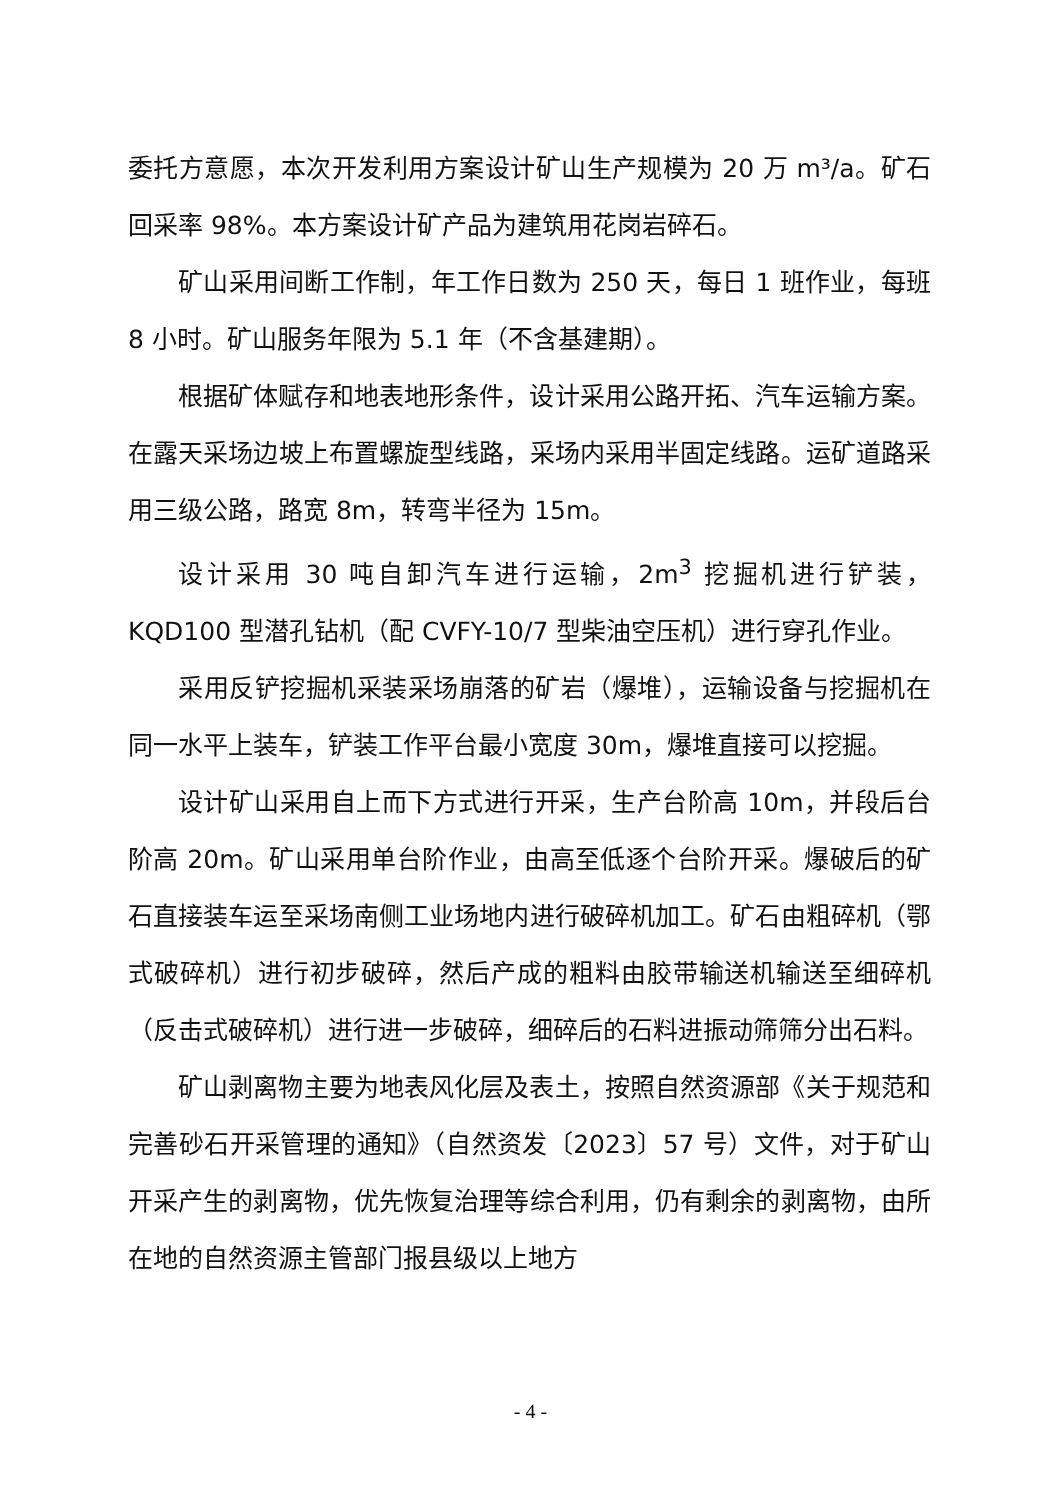委托方意愿，本次开发利用方案设计矿山生产规模为 20 万 m³/a。矿石回采率 98%。本方案设计矿产品为建筑用花岗岩碎石。
矿山采用间断工作制，年工作日数为 250 天，每日 1 班作业，每班 8 小时。矿山服务年限为 5.1 年（不含基建期）。
根据矿体赋存和地表地形条件，设计采用公路开拓、汽车运输方案。在露天采场边坡上布置螺旋型线路，采场内采用半固定线路。运矿道路采用三级公路，路宽 8m，转弯半径为 15m。
设计采用 30 吨自卸汽车进行运输，2m<sup>3</sup> 挖掘机进行铲装，KQD100 型潜孔钻机（配 CVFY-10/7 型柴油空压机）进行穿孔作业。
采用反铲挖掘机采装采场崩落的矿岩（爆堆），运输设备与挖掘机在同一水平上装车，铲装工作平台最小宽度 30m，爆堆直接可以挖掘。
设计矿山采用自上而下方式进行开采，生产台阶高 10m，并段后台阶高 20m。矿山采用单台阶作业，由高至低逐个台阶开采。爆破后的矿石直接装车运至采场南侧工业场地内进行破碎机加工。矿石由粗碎机（鄂式破碎机）进行初步破碎，然后产成的粗料由胶带输送机输送至细碎机（反击式破碎机）进行进一步破碎，细碎后的石料进振动筛筛分出石料。
矿山剥离物主要为地表风化层及表土，按照自然资源部《关于规范和完善砂石开采管理的通知》（自然资发〔2023〕57 号）文件，对于矿山开采产生的剥离物，优先恢复治理等综合利用，仍有剩余的剥离物，由所在地的自然资源主管部门报县级以上地方
- 4 -